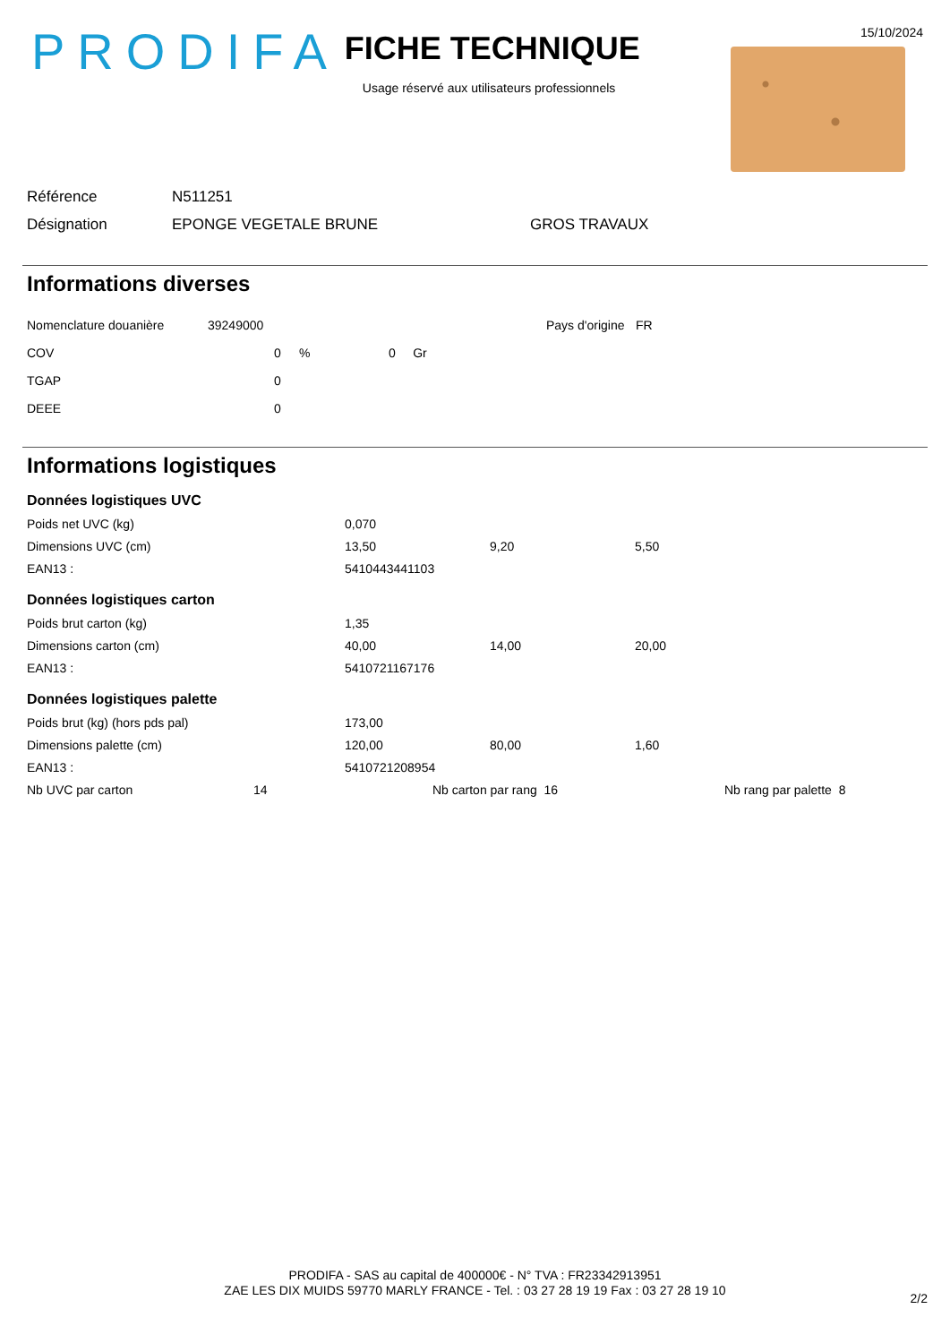PRODIFA
FICHE TECHNIQUE
Usage réservé aux utilisateurs professionnels
15/10/2024
| Référence | N511251 | |
| Désignation | EPONGE VEGETALE BRUNE | GROS TRAVAUX |
Informations diverses
| Nomenclature douanière | 39249000 | | | | Pays d'origine | FR |
| COV | | 0 | % | 0 Gr | | |
| TGAP | | 0 | | | | |
| DEEE | | 0 | | | | |
Informations logistiques
Données logistiques UVC
| Poids net UVC (kg) | 0,070 | | |
| Dimensions UVC (cm) | 13,50 | 9,20 | 5,50 |
| EAN13 : | 5410443441103 | | |
Données logistiques carton
| Poids brut carton (kg) | 1,35 | | |
| Dimensions carton (cm) | 40,00 | 14,00 | 20,00 |
| EAN13 : | 5410721167176 | | |
Données logistiques palette
| Poids brut (kg) (hors pds pal) | 173,00 | | |
| Dimensions palette (cm) | 120,00 | 80,00 | 1,60 |
| EAN13 : | 5410721208954 | | |
| Nb UVC par carton | 14 | Nb carton par rang 16 | Nb rang par palette 8 |
PRODIFA - SAS au capital de 400000€ - N° TVA : FR23342913951
ZAE LES DIX MUIDS 59770 MARLY FRANCE - Tel. : 03 27 28 19 19 Fax : 03 27 28 19 10
2/2